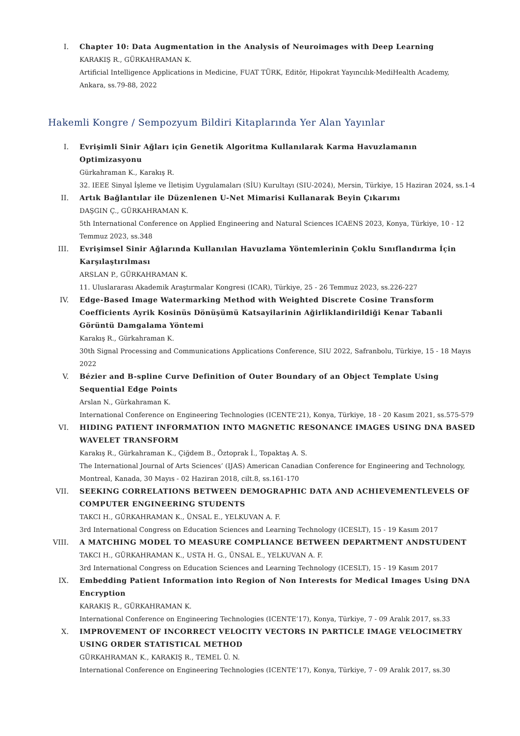I. Chapter 10: Data Augmentation in the Analysis of Neuroimages with Deep Learning
KARAKIŞ R., GÜRKAHRAMAN K.
Artificial Intelligence Applications in Medicine, FUAT TÜRK, Editör, Hipokrat Yayıncılık-MediHealth Academy, Ankara, ss.79-88, 2022
Hakemli Kongre / Sempozyum Bildiri Kitaplarında Yer Alan Yayınlar
I. Evrişimli Sinir Ağları için Genetik Algoritma Kullanılarak Karma Havuzlamanın Optimizasyonu
Gürkahraman K., Karakış R.
32. IEEE Sinyal İşleme ve İletişim Uygulamaları (SİU) Kurultayı (SIU-2024), Mersin, Türkiye, 15 Haziran 2024, ss.1-4
II. Artık Bağlantılar ile Düzenlenen U-Net Mimarisi Kullanarak Beyin Çıkarımı
DAŞGIN Ç., GÜRKAHRAMAN K.
5th International Conference on Applied Engineering and Natural Sciences ICAENS 2023, Konya, Türkiye, 10 - 12 Temmuz 2023, ss.348
III. Evrişimsel Sinir Ağlarında Kullanılan Havuzlama Yöntemlerinin Çoklu Sınıflandırma İçin Karşılaştırılması
ARSLAN P., GÜRKAHRAMAN K.
11. Uluslararası Akademik Araştırmalar Kongresi (ICAR), Türkiye, 25 - 26 Temmuz 2023, ss.226-227
IV. Edge-Based Image Watermarking Method with Weighted Discrete Cosine Transform Coefficients Ayrik Kosinüs Dönüşümü Katsayilarinin Ağirliklandirildiği Kenar Tabanli Görüntü Damgalama Yöntemi
Karakış R., Gürkahraman K.
30th Signal Processing and Communications Applications Conference, SIU 2022, Safranbolu, Türkiye, 15 - 18 Mayıs 2022
V. Bézier and B-spline Curve Definition of Outer Boundary of an Object Template Using Sequential Edge Points
Arslan N., Gürkahraman K.
International Conference on Engineering Technologies (ICENTE'21), Konya, Türkiye, 18 - 20 Kasım 2021, ss.575-579
VI. HIDING PATIENT INFORMATION INTO MAGNETIC RESONANCE IMAGES USING DNA BASED WAVELET TRANSFORM
Karakış R., Gürkahraman K., Çiğdem B., Öztoprak İ., Topaktaş A. S.
The International Journal of Arts Sciences’ (IJAS) American Canadian Conference for Engineering and Technology, Montreal, Kanada, 30 Mayıs - 02 Haziran 2018, cilt.8, ss.161-170
VII. SEEKING CORRELATIONS BETWEEN DEMOGRAPHIC DATA AND ACHIEVEMENTLEVELS OF COMPUTER ENGINEERING STUDENTS
TAKCI H., GÜRKAHRAMAN K., ÜNSAL E., YELKUVAN A. F.
3rd International Congress on Education Sciences and Learning Technology (ICESLT), 15 - 19 Kasım 2017
VIII. A MATCHING MODEL TO MEASURE COMPLIANCE BETWEEN DEPARTMENT ANDSTUDENT
TAKCI H., GÜRKAHRAMAN K., USTA H. G., ÜNSAL E., YELKUVAN A. F.
3rd International Congress on Education Sciences and Learning Technology (ICESLT), 15 - 19 Kasım 2017
IX. Embedding Patient Information into Region of Non Interests for Medical Images Using DNA Encryption
KARAKIŞ R., GÜRKAHRAMAN K.
International Conference on Engineering Technologies (ICENTE’17), Konya, Türkiye, 7 - 09 Aralık 2017, ss.33
X. IMPROVEMENT OF INCORRECT VELOCITY VECTORS IN PARTICLE IMAGE VELOCIMETRY USING ORDER STATISTICAL METHOD
GÜRKAHRAMAN K., KARAKIŞ R., TEMEL Ü. N.
International Conference on Engineering Technologies (ICENTE’17), Konya, Türkiye, 7 - 09 Aralık 2017, ss.30